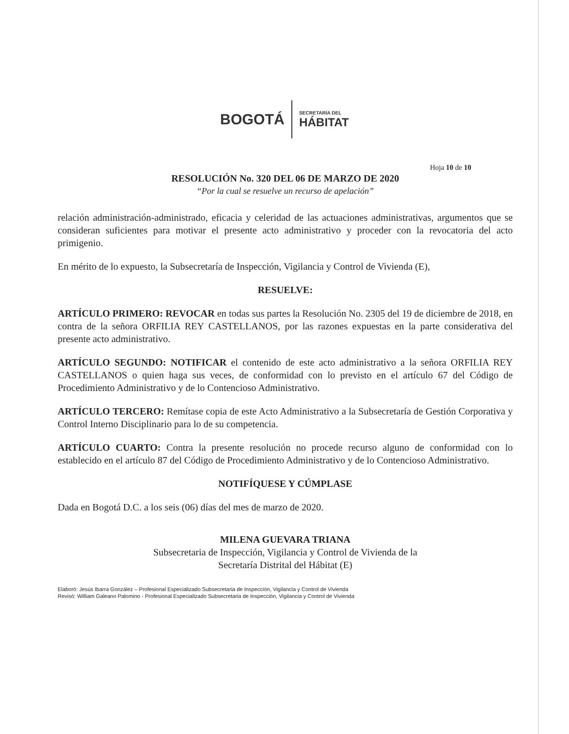BOGOTÁ
SECRETARÍA DEL
HÁBITAT
Hoja 10 de 10
RESOLUCIÓN No. 320 DEL 06 DE MARZO DE 2020
“Por la cual se resuelve un recurso de apelación”
relación administración-administrado, eficacia y celeridad de las actuaciones administrativas, argumentos que se consideran suficientes para motivar el presente acto administrativo y proceder con la revocatoria del acto primigenio.
En mérito de lo expuesto, la Subsecretaría de Inspección, Vigilancia y Control de Vivienda (E),
RESUELVE:
ARTÍCULO PRIMERO: REVOCAR en todas sus partes la Resolución No. 2305 del 19 de diciembre de 2018, en contra de la señora ORFILIA REY CASTELLANOS, por las razones expuestas en la parte considerativa del presente acto administrativo.
ARTÍCULO SEGUNDO: NOTIFICAR el contenido de este acto administrativo a la señora ORFILIA REY CASTELLANOS o quien haga sus veces, de conformidad con lo previsto en el artículo 67 del Código de Procedimiento Administrativo y de lo Contencioso Administrativo.
ARTÍCULO TERCERO: Remítase copia de este Acto Administrativo a la Subsecretaría de Gestión Corporativa y Control Interno Disciplinario para lo de su competencia.
ARTÍCULO CUARTO: Contra la presente resolución no procede recurso alguno de conformidad con lo establecido en el artículo 87 del Código de Procedimiento Administrativo y de lo Contencioso Administrativo.
NOTIFÍQUESE Y CÚMPLASE
Dada en Bogotá D.C. a los seis (06) días del mes de marzo de 2020.
MILENA GUEVARA TRIANA
Subsecretaria de Inspección, Vigilancia y Control de Vivienda de la
Secretaría Distrital del Hábitat (E)
Elaboró: Jesús Ibarra González – Profesional Especializado Subsecretaria de Inspección, Vigilancia y Control de Vivienda
Revisó: William Galeano Palomino - Profesional Especializado Subsecretaria de Inspección, Vigilancia y Control de Vivienda